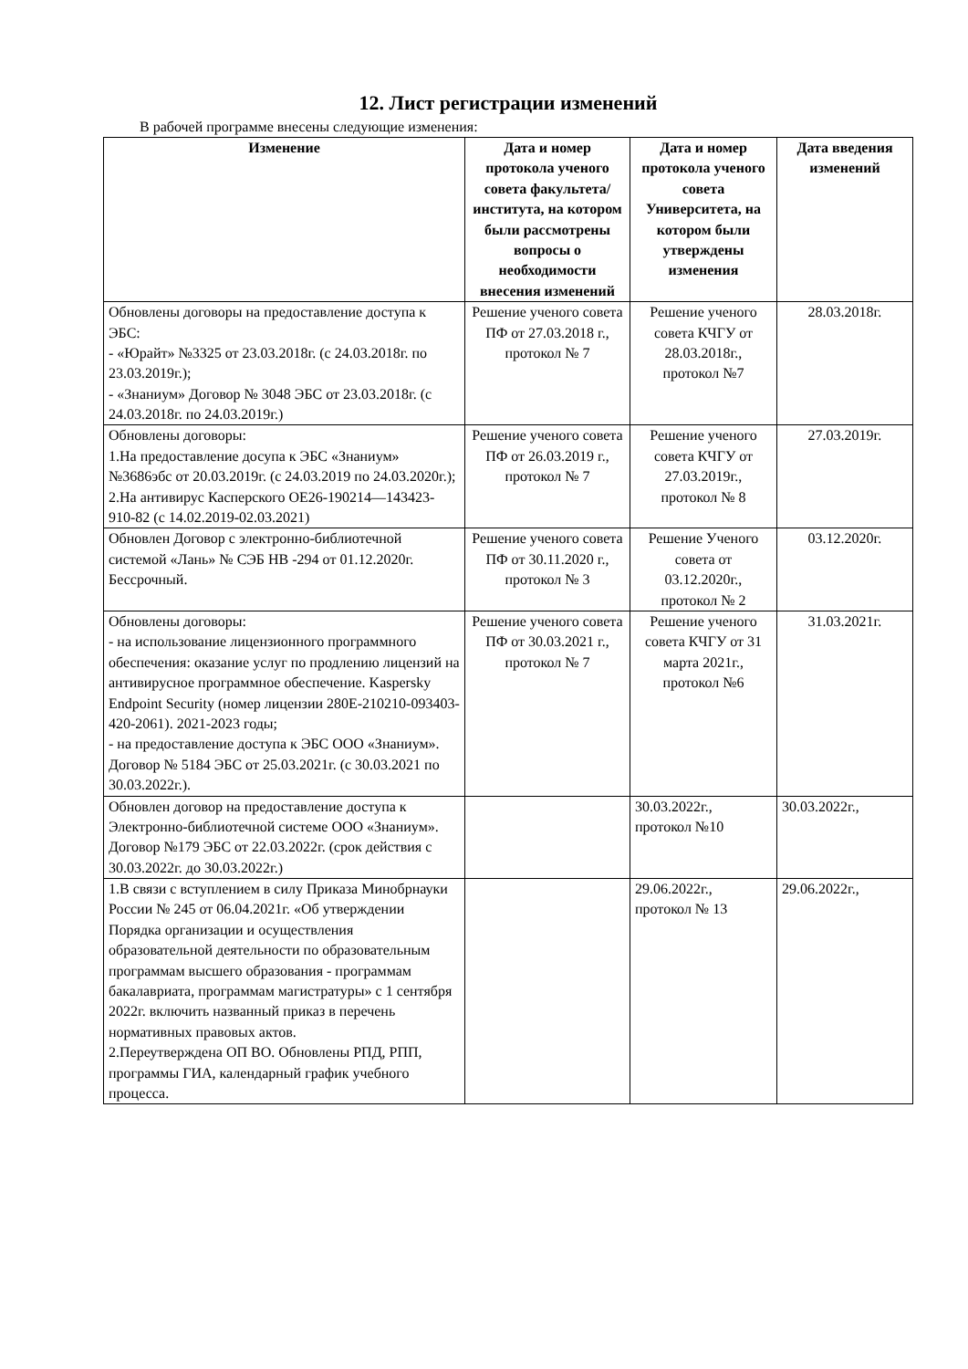12. Лист регистрации изменений
В рабочей программе внесены следующие изменения:
| Изменение | Дата и номер протокола ученого совета факультета/ института, на котором были рассмотрены вопросы о необходимости внесения изменений | Дата и номер протокола ученого совета Университета, на котором были утверждены изменения | Дата введения изменений |
| --- | --- | --- | --- |
| Обновлены договоры на предоставление доступа к ЭБС: - «Юрайт» №3325 от 23.03.2018г. (с 24.03.2018г. по 23.03.2019г.); - «Знаниум» Договор № 3048 ЭБС от 23.03.2018г. (с 24.03.2018г. по 24.03.2019г.) | Решение ученого совета ПФ от 27.03.2018 г., протокол № 7 | Решение ученого совета КЧГУ от 28.03.2018г., протокол №7 | 28.03.2018г. |
| Обновлены договоры: 1.На предоставление досупа к ЭБС «Знаниум» №3686эбс от 20.03.2019г. (с 24.03.2019 по 24.03.2020г.); 2.На антивирус Касперского ОЕ26-190214—143423-910-82 (с 14.02.2019-02.03.2021) | Решение ученого совета ПФ от 26.03.2019 г., протокол № 7 | Решение ученого совета КЧГУ от 27.03.2019г., протокол № 8 | 27.03.2019г. |
| Обновлен Договор с электронно-библиотечной системой «Лань» № СЭБ НВ -294 от 01.12.2020г. Бессрочный. | Решение ученого совета ПФ от 30.11.2020 г., протокол № 3 | Решение Ученого совета от 03.12.2020г., протокол № 2 | 03.12.2020г. |
| Обновлены договоры: - на использование лицензионного программного обеспечения: оказание услуг по продлению лицензий на антивирусное программное обеспечение. Kaspersky Endpoint Security (номер лицензии 280E-210210-093403-420-2061). 2021-2023 годы; - на предоставление доступа к ЭБС ООО «Знаниум». Договор № 5184 ЭБС от 25.03.2021г. (с 30.03.2021 по 30.03.2022г.). | Решение ученого совета ПФ от 30.03.2021 г., протокол № 7 | Решение ученого совета КЧГУ от 31 марта 2021г., протокол №6 | 31.03.2021г. |
| Обновлен договор на предоставление доступа к Электронно-библиотечной системе ООО «Знаниум». Договор №179 ЭБС от 22.03.2022г. (срок действия с 30.03.2022г. до 30.03.2022г.) | | 30.03.2022г., протокол №10 | 30.03.2022г., |
| 1.В связи с вступлением в силу Приказа Минобрнауки России № 245 от 06.04.2021г. «Об утверждении Порядка организации и осуществления образовательной деятельности по образовательным программам высшего образования - программам бакалавриата, программам магистратуры» с 1 сентября 2022г. включить названный приказ в перечень нормативных правовых актов. 2.Переутверждена ОП ВО. Обновлены РПД, РПП, программы ГИА, календарный график учебного процесса. | | 29.06.2022г., протокол № 13 | 29.06.2022г., |